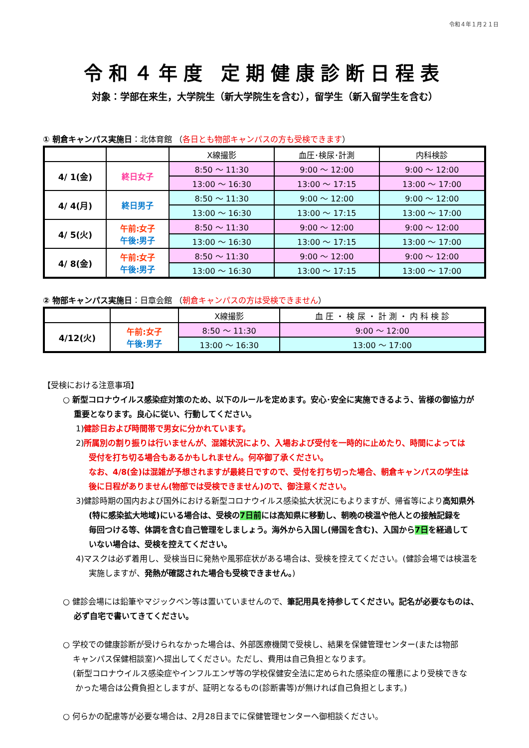令和４年１月２１日
令和４年度 定期健康診断日程表
対象：学部在来生，大学院生（新大学院生を含む），留学生（新入留学生を含む）
① 朝倉キャンパス実施日：北体育館 （各日とも物部キャンパスの方も受検できます）
| | | X線撮影 | 血圧･検尿･計測 | 内科検診 |
| --- | --- | --- | --- | --- |
| 4/ 1(金) | 終日女子 | 8:50 ～ 11:30 | 9:00 ～ 12:00 | 9:00 ～ 12:00 |
| | | 13:00 ～ 16:30 | 13:00 ～ 17:15 | 13:00 ～ 17:00 |
| 4/ 4(月) | 終日男子 | 8:50 ～ 11:30 | 9:00 ～ 12:00 | 9:00 ～ 12:00 |
| | | 13:00 ～ 16:30 | 13:00 ～ 17:15 | 13:00 ～ 17:00 |
| 4/ 5(火) | 午前:女子 午後:男子 | 8:50 ～ 11:30 | 9:00 ～ 12:00 | 9:00 ～ 12:00 |
| | | 13:00 ～ 16:30 | 13:00 ～ 17:15 | 13:00 ～ 17:00 |
| 4/ 8(金) | 午前:女子 午後:男子 | 8:50 ～ 11:30 | 9:00 ～ 12:00 | 9:00 ～ 12:00 |
| | | 13:00 ～ 16:30 | 13:00 ～ 17:15 | 13:00 ～ 17:00 |
② 物部キャンパス実施日：日章会館 （朝倉キャンパスの方は受検できません）
| | | X線撮影 | 血 圧 ・ 検 尿 ・ 計 測 ・ 内 科 検 診 |
| --- | --- | --- | --- |
| 4/12(火) | 午前:女子 午後:男子 | 8:50 ～ 11:30 | 9:00 ～ 12:00 |
| | | 13:00 ～ 16:30 | 13:00 ～ 17:00 |
【受検における注意事項】
○ 新型コロナウイルス感染症対策のため、以下のルールを定めます。安心･安全に実施できるよう、皆様の御協力が
重要となります。良心に従い、行動してください。
1)健診日および時間帯で男女に分かれています。
2)所属別の割り振りは行いませんが、混雑状況により、入場および受付を一時的に止めたり、時間によっては
受付を打ち切る場合もあるかもしれません。何卒御了承ください。
なお、4/8(金)は混雑が予想されますが最終日ですので、受付を打ち切った場合、朝倉キャンパスの学生は
後に日程がありません(物部では受検できません)ので、御注意ください。
3)健診時期の国内および国外における新型コロナウイルス感染拡大状況にもよりますが、帰省等により高知県外
(特に感染拡大地域)にいる場合は、受検の7日前には高知県に移動し、朝晩の検温や他人との接触記録を
毎回つける等、体調を含む自己管理をしましょう。海外から入国し(帰国を含む)、入国から7日を経過して
いない場合は、受検を控えてください。
4)マスクは必ず着用し、受検当日に発熱や風邪症状がある場合は、受検を控えてください。(健診会場では検温を
実施しますが、発熱が確認された場合も受検できません。)
○ 健診会場には鉛筆やマジックペン等は置いていませんので、筆記用具を持参してください。記名が必要なものは、
必ず自宅で書いてきてください。
○ 学校での健康診断が受けられなかった場合は、外部医療機関で受検し、結果を保健管理センター(または物部
キャンパス保健相談室)へ提出してください。ただし、費用は自己負担となります。
(新型コロナウイルス感染症やインフルエンザ等の学校保健安全法に定められた感染症の罹患により受検できな
かった場合は公費負担としますが、証明となるもの(診断書等)が無ければ自己負担とします。)
○ 何らかの配慮等が必要な場合は、2月28日までに保健管理センターへ御相談ください。